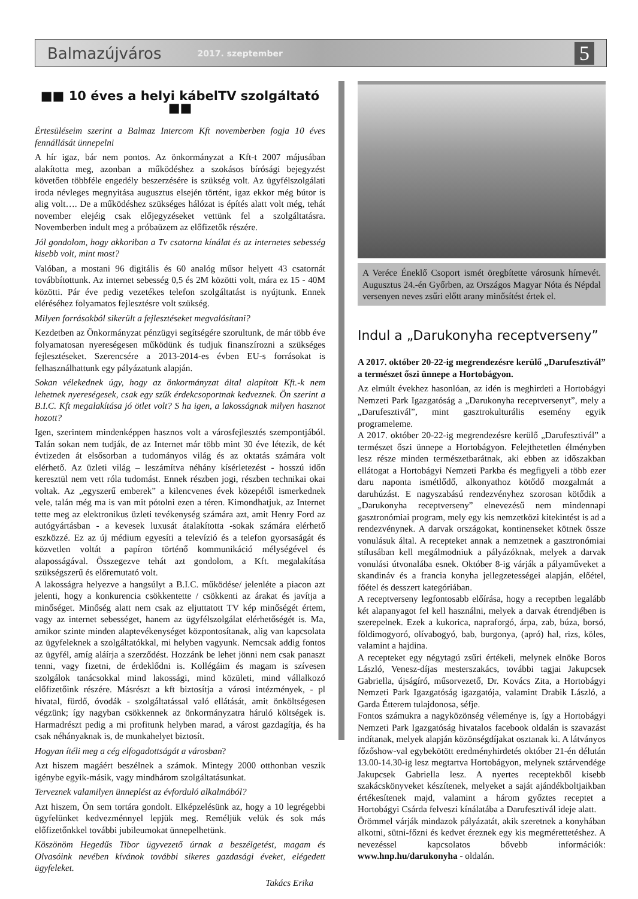Balmazújváros 2017. szeptember 5
■■ 10 éves a helyi kábelTV szolgáltató ■■
Értesüléseim szerint a Balmaz Intercom Kft novemberben fogja 10 éves fennállását ünnepelni
A hír igaz, bár nem pontos. Az önkormányzat a Kft-t 2007 májusában alakította meg, azonban a működéshez a szokásos bírósági bejegyzést követően többféle engedély beszerzésére is szükség volt. Az ügyfélszolgálati iroda névleges megnyitása augusztus elsején történt, igaz ekkor még bútor is alig volt…. De a működéshez szükséges hálózat is építés alatt volt még, tehát november elejéig csak előjegyzéseket vettünk fel a szolgáltatásra. Novemberben indult meg a próbaüzem az előfizetők részére.
Jól gondolom, hogy akkoriban a Tv csatorna kínálat és az internetes sebesség kisebb volt, mint most?
Valóban, a mostani 96 digitális és 60 analóg műsor helyett 43 csatornát továbbítottunk. Az internet sebesség 0,5 és 2M közötti volt, mára ez 15 - 40M közötti. Pár éve pedig vezetékes telefon szolgáltatást is nyújtunk. Ennek eléréséhez folyamatos fejlesztésre volt szükség.
Milyen forrásokból sikerült a fejlesztéseket megvalósítani?
Kezdetben az Önkormányzat pénzügyi segítségére szorultunk, de már több éve folyamatosan nyereségesen működünk és tudjuk finanszírozni a szükséges fejlesztéseket. Szerencsére a 2013-2014-es évben EU-s forrásokat is felhasználhattunk egy pályázatunk alapján.
Sokan vélekednek úgy, hogy az önkormányzat által alapított Kft.-k nem lehetnek nyereségesek, csak egy szűk érdekcsoportnak kedveznek. Ön szerint a B.I.C. Kft megalakítása jó ötlet volt? S ha igen, a lakosságnak milyen hasznot hozott?
Igen, szerintem mindenképpen hasznos volt a városfejlesztés szempontjából. Talán sokan nem tudják, de az Internet már több mint 30 éve létezik, de két évtizeden át elsősorban a tudományos világ és az oktatás számára volt elérhető. Az üzleti világ – leszámítva néhány kísérletezést - hosszú időn keresztül nem vett róla tudomást. Ennek részben jogi, részben technikai okai voltak. Az „egyszerű emberek” a kilencvenes évek közepétől ismerkednek vele, talán még ma is van mit pótolni ezen a téren. Kimondhatjuk, az Internet tette meg az elektronikus üzleti tevékenység számára azt, amit Henry Ford az autógyártásban - a kevesek luxusát átalakította -sokak számára elérhető eszközzé. Ez az új médium egyesíti a televízió és a telefon gyorsaságát és közvetlen voltát a papíron történő kommunikáció mélységével és alaposságával. Összegezve tehát azt gondolom, a Kft. megalakítása szükségszerű és előremutató volt.
A lakosságra helyezve a hangsúlyt a B.I.C. működése/ jelenléte a piacon azt jelenti, hogy a konkurencia csökkentette / csökkenti az árakat és javítja a minőséget. Minőség alatt nem csak az eljuttatott TV kép minőségét értem, vagy az internet sebességet, hanem az ügyfélszolgálat elérhetőségét is. Ma, amikor szinte minden alaptevékenységet központosítanak, alig van kapcsolata az ügyfeleknek a szolgáltatókkal, mi helyben vagyunk. Nemcsak addig fontos az ügyfél, amíg aláírja a szerződést. Hozzánk be lehet jönni nem csak panaszt tenni, vagy fizetni, de érdeklődni is. Kollégáim és magam is szívesen szolgálok tanácsokkal mind lakossági, mind közületi, mind vállalkozó előfizetőink részére. Másrészt a kft biztosítja a városi intézmények, - pl hivatal, fürdő, óvodák - szolgáltatással való ellátását, amit önköltségesen végzünk; így nagyban csökkennek az önkormányzatra háruló költségek is. Harmadrészt pedig a mi profitunk helyben marad, a várost gazdagítja, és ha csak néhányaknak is, de munkahelyet biztosít.
Hogyan ítéli meg a cég elfogadottságát a városban?
Azt hiszem magáért beszélnek a számok. Mintegy 2000 otthonban veszik igénybe egyik-másik, vagy mindhárom szolgáltatásunkat.
Terveznek valamilyen ünneplést az évforduló alkalmából?
Azt hiszem, Ön sem tortára gondolt. Elképzelésünk az, hogy a 10 legrégebbi ügyfelünket kedvezménnyel lepjük meg. Reméljük velük és sok más előfizetőnkkel további jubileumokat ünnepelhetünk.
Köszönöm Hegedűs Tibor ügyvezető úrnak a beszélgetést, magam és Olvasóink nevében kívánok további sikeres gazdasági éveket, elégedett ügyfeleket.
Takács Erika
A Verécе Éneklő Csoport ismét öregbítette városunk hírnevét. Augusztus 24.-én Győrben, az Országos Magyar Nóta és Népdal versenyen neves zsűri előtt arany minősítést értek el.
Indul a „Darukonyha receptverseny”
A 2017. október 20-22-ig megrendezésre kerülő „Darufesztivál” a természet őszi ünnepe a Hortobágyon.
Az elmúlt évekhez hasonlóan, az idén is meghirdeti a Hortobágyi Nemzeti Park Igazgatóság a „Darukonyha receptversenyt”, mely a „Darufesztivál”, mint gasztrokulturális esemény egyik programeleme.
A 2017. október 20-22-ig megrendezésre kerülő „Darufesztivál” a természet őszi ünnepe a Hortobágyon. Felejthetetlen élményben lesz része minden természetbarátnak, aki ebben az időszakban ellátogat a Hortobágyi Nemzeti Parkba és megfigyeli a több ezer daru naponta ismétlődő, alkonyathoz kötődő mozgalmát a daruhúzást. E nagyszabású rendezvényhez szorosan kötődik a „Darukonyha receptverseny” elnevezésű nem mindennapi gasztronómiai program, mely egy kis nemzetközi kitekintést is ad a rendezvénynek. A darvak országokat, kontinenseket kötnek össze vonulásuk által. A recepteket annak a nemzetnek a gasztronómiai stílusában kell megálmodniuk a pályázóknak, melyek a darvak vonulási útvonalába esnek. Október 8-ig várják a pályaműveket a skandináv és a francia konyha jellegzetességei alapján, előétel, főétel és desszert kategóriában.
A receptverseny legfontosabb előírása, hogy a receptben legalább két alapanyagot fel kell használni, melyek a darvak étrendjében is szerepelnek. Ezek a kukorica, napraforgó, árpa, zab, búza, borsó, földimogyoró, olívabogyó, bab, burgonya, (apró) hal, rizs, köles, valamint a hajdina.
A recepteket egy négytagú zsűri értékeli, melynek elnöke Boros László, Venesz-díjas mesterszakács, további tagjai Jakupcsek Gabriella, újságíró, műsorvezető, Dr. Kovács Zita, a Hortobágyi Nemzeti Park Igazgatóság igazgatója, valamint Drabik László, a Garda Étterem tulajdonosa, séfje.
Fontos számukra a nagyközönség véleménye is, így a Hortobágyi Nemzeti Park Igazgatóság hivatalos facebook oldalán is szavazást indítanak, melyek alapján közönségdíjakat osztanak ki. A látványos főzőshow-val egybekötött eredményhirdetés október 21-én délután 13.00-14.30-ig lesz megtartva Hortobágyon, melynek sztárvendége Jakupcsek Gabriella lesz. A nyertes receptekből kisebb szakácskönyveket készítenek, melyeket a saját ajándékboltjaikban értékesítenek majd, valamint a három győztes receptet a Hortobágyi Csárda felveszi kínálatába a Darufesztivál ideje alatt.
Örömmel várják mindazok pályázatát, akik szeretnek a konyhában alkotni, sütni-főzni és kedvet éreznek egy kis megmérettetéshez. A nevezéssel kapcsolatos bővebb információk: www.hnp.hu/darukonyha - oldalán.